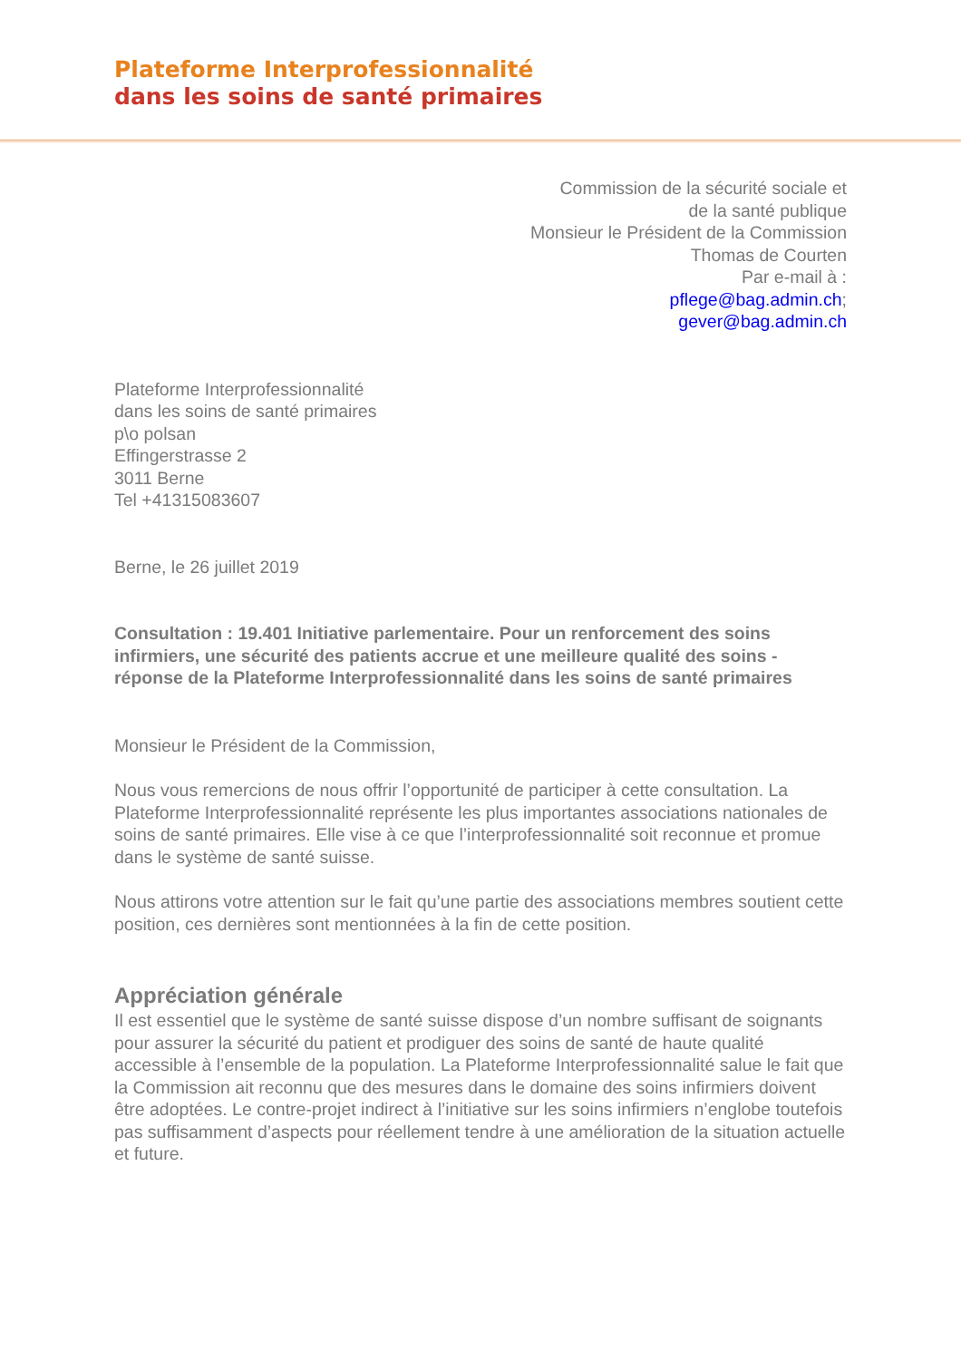Plateforme Interprofessionnalité
dans les soins de santé primaires
Commission de la sécurité sociale et
de la santé publique
Monsieur le Président de la Commission
Thomas de Courten
Par e-mail à :
pflege@bag.admin.ch;
gever@bag.admin.ch
Plateforme Interprofessionnalité
dans les soins de santé primaires
p\o polsan
Effingerstrasse 2
3011 Berne
Tel +41315083607
Berne, le 26 juillet 2019
Consultation : 19.401 Initiative parlementaire. Pour un renforcement des soins infirmiers, une sécurité des patients accrue et une meilleure qualité des soins - réponse de la Plateforme Interprofessionnalité dans les soins de santé primaires
Monsieur le Président de la Commission,
Nous vous remercions de nous offrir l’opportunité de participer à cette consultation. La Plateforme Interprofessionnalité représente les plus importantes associations nationales de soins de santé primaires. Elle vise à ce que l’interprofessionnalité soit reconnue et promue dans le système de santé suisse.
Nous attirons votre attention sur le fait qu’une partie des associations membres soutient cette position, ces dernières sont mentionnées à la fin de cette position.
Appréciation générale
Il est essentiel que le système de santé suisse dispose d’un nombre suffisant de soignants pour assurer la sécurité du patient et prodiguer des soins de santé de haute qualité accessible à l’ensemble de la population. La Plateforme Interprofessionnalité salue le fait que la Commission ait reconnu que des mesures dans le domaine des soins infirmiers doivent être adoptées. Le contre-projet indirect à l’initiative sur les soins infirmiers n’englobe toutefois pas suffisamment d’aspects pour réellement tendre à une amélioration de la situation actuelle et future.